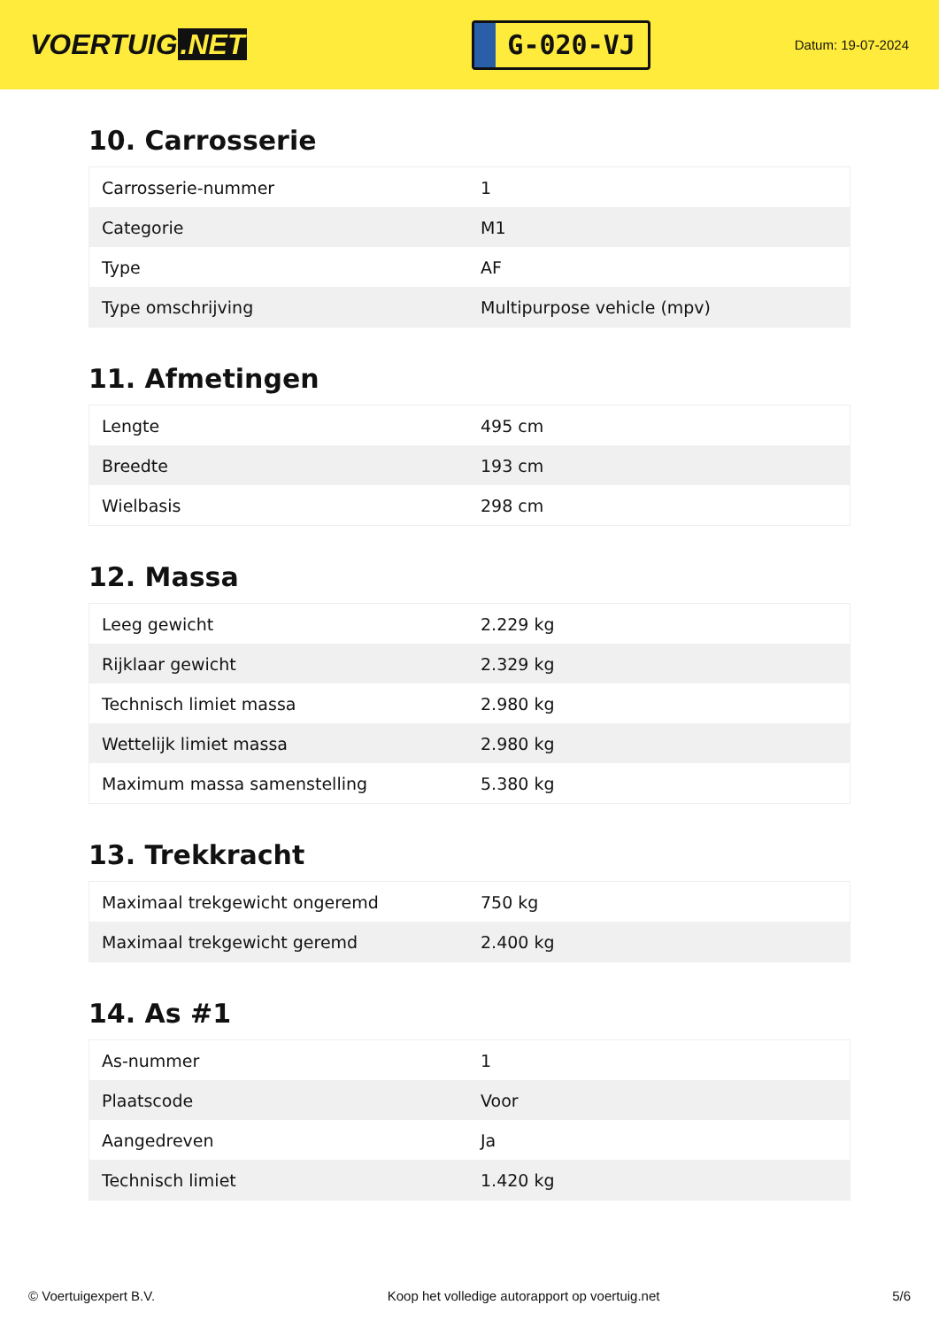VOERTUIG.NET
G-020-VJ
Datum: 19-07-2024
10. Carrosserie
| Carrosserie-nummer | 1 |
| Categorie | M1 |
| Type | AF |
| Type omschrijving | Multipurpose vehicle (mpv) |
11. Afmetingen
| Lengte | 495 cm |
| Breedte | 193 cm |
| Wielbasis | 298 cm |
12. Massa
| Leeg gewicht | 2.229 kg |
| Rijklaar gewicht | 2.329 kg |
| Technisch limiet massa | 2.980 kg |
| Wettelijk limiet massa | 2.980 kg |
| Maximum massa samenstelling | 5.380 kg |
13. Trekkracht
| Maximaal trekgewicht ongeremd | 750 kg |
| Maximaal trekgewicht geremd | 2.400 kg |
14. As #1
| As-nummer | 1 |
| Plaatscode | Voor |
| Aangedreven | Ja |
| Technisch limiet | 1.420 kg |
© Voertuigexpert B.V. Koop het volledige autorapport op voertuig.net 5/6